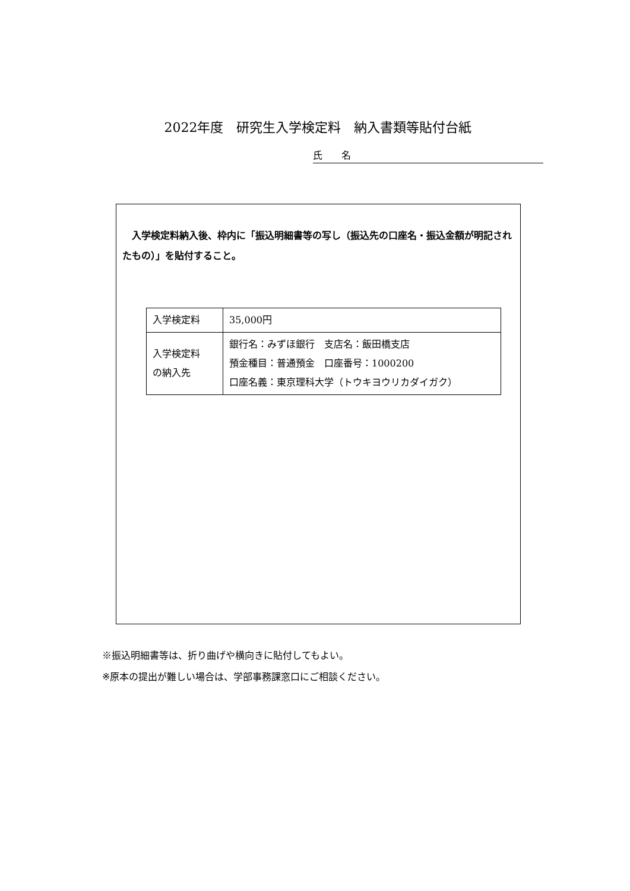2022年度　研究生入学検定料　納入書類等貼付台紙
氏　　名
入学検定料納入後、枠内に「振込明細書等の写し（振込先の口座名・振込金額が明記されたもの）」を貼付すること。
| 入学検定料 | 35,000円 |
| 入学検定料 の納入先 | 銀行名：みずほ銀行 支店名：飯田橋支店 預金種目：普通預金 口座番号：1000200 口座名義：東京理科大学（トウキヨウリカダイガク） |
※振込明細書等は、折り曲げや横向きに貼付してもよい。
※原本の提出が難しい場合は、学部事務課窓口にご相談ください。